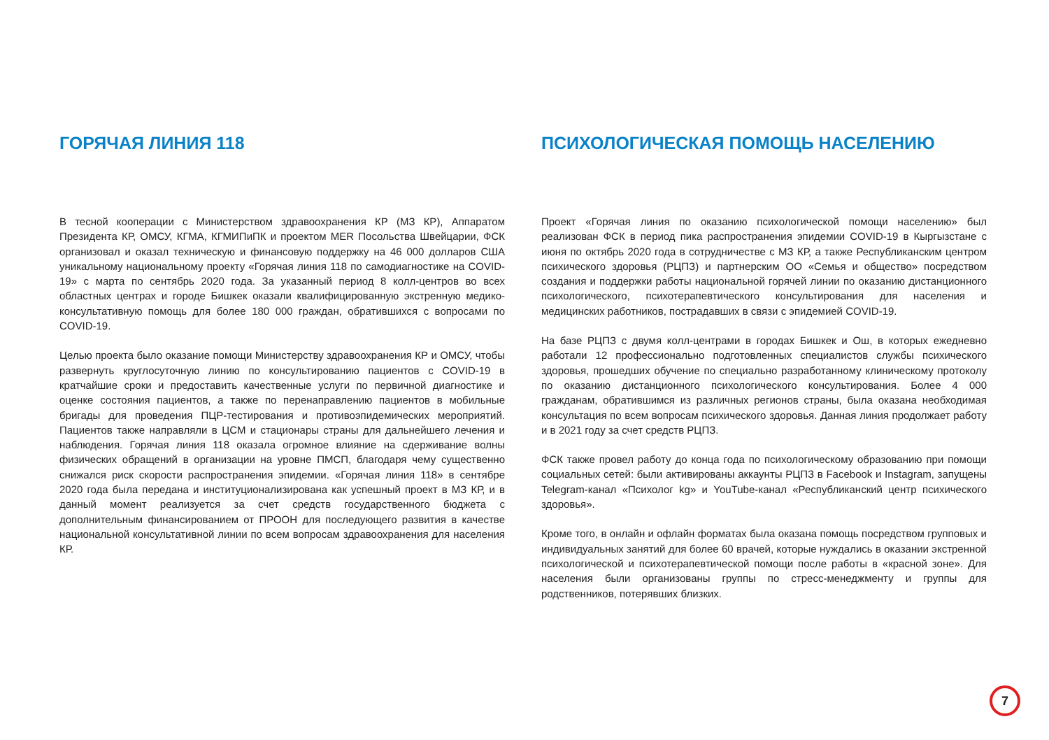ГОРЯЧАЯ ЛИНИЯ 118
В тесной кооперации с Министерством здравоохранения КР (МЗ КР), Аппаратом Президента КР, ОМСУ, КГМА, КГМИПиПК и проектом MER Посольства Швейцарии, ФСК организовал и оказал техническую и финансовую поддержку на 46 000 долларов США уникальному национальному проекту «Горячая линия 118 по самодиагностике на COVID-19» с марта по сентябрь 2020 года. За указанный период 8 колл-центров во всех областных центрах и городе Бишкек оказали квалифицированную экстренную медико-консультативную помощь для более 180 000 граждан, обратившихся с вопросами по COVID-19.
Целью проекта было оказание помощи Министерству здравоохранения КР и ОМСУ, чтобы развернуть круглосуточную линию по консультированию пациентов с COVID-19 в кратчайшие сроки и предоставить качественные услуги по первичной диагностике и оценке состояния пациентов, а также по перенаправлению пациентов в мобильные бригады для проведения ПЦР-тестирования и противоэпидемических мероприятий. Пациентов также направляли в ЦСМ и стационары страны для дальнейшего лечения и наблюдения. Горячая линия 118 оказала огромное влияние на сдерживание волны физических обращений в организации на уровне ПМСП, благодаря чему существенно снижался риск скорости распространения эпидемии. «Горячая линия 118» в сентябре 2020 года была передана и институционализирована как успешный проект в МЗ КР, и в данный момент реализуется за счет средств государственного бюджета с дополнительным финансированием от ПРООН для последующего развития в качестве национальной консультативной линии по всем вопросам здравоохранения для населения КР.
ПСИХОЛОГИЧЕСКАЯ ПОМОЩЬ НАСЕЛЕНИЮ
Проект «Горячая линия по оказанию психологической помощи населению» был реализован ФСК в период пика распространения эпидемии COVID-19 в Кыргызстане с июня по октябрь 2020 года в сотрудничестве с МЗ КР, а также Республиканским центром психического здоровья (РЦПЗ) и партнерским ОО «Семья и общество» посредством создания и поддержки работы национальной горячей линии по оказанию дистанционного психологического, психотерапевтического консультирования для населения и медицинских работников, пострадавших в связи с эпидемией COVID-19.
На базе РЦПЗ с двумя колл-центрами в городах Бишкек и Ош, в которых ежедневно работали 12 профессионально подготовленных специалистов службы психического здоровья, прошедших обучение по специально разработанному клиническому протоколу по оказанию дистанционного психологического консультирования. Более 4 000 гражданам, обратившимся из различных регионов страны, была оказана необходимая консультация по всем вопросам психического здоровья. Данная линия продолжает работу и в 2021 году за счет средств РЦПЗ.
ФСК также провел работу до конца года по психологическому образованию при помощи социальных сетей: были активированы аккаунты РЦПЗ в Facebook и Instagram, запущены Telegram-канал «Психолог kg» и YouTube-канал «Республиканский центр психического здоровья».
Кроме того, в онлайн и офлайн форматах была оказана помощь посредством групповых и индивидуальных занятий для более 60 врачей, которые нуждались в оказании экстренной психологической и психотерапевтической помощи после работы в «красной зоне». Для населения были организованы группы по стресс-менеджменту и группы для родственников, потерявших близких.
7